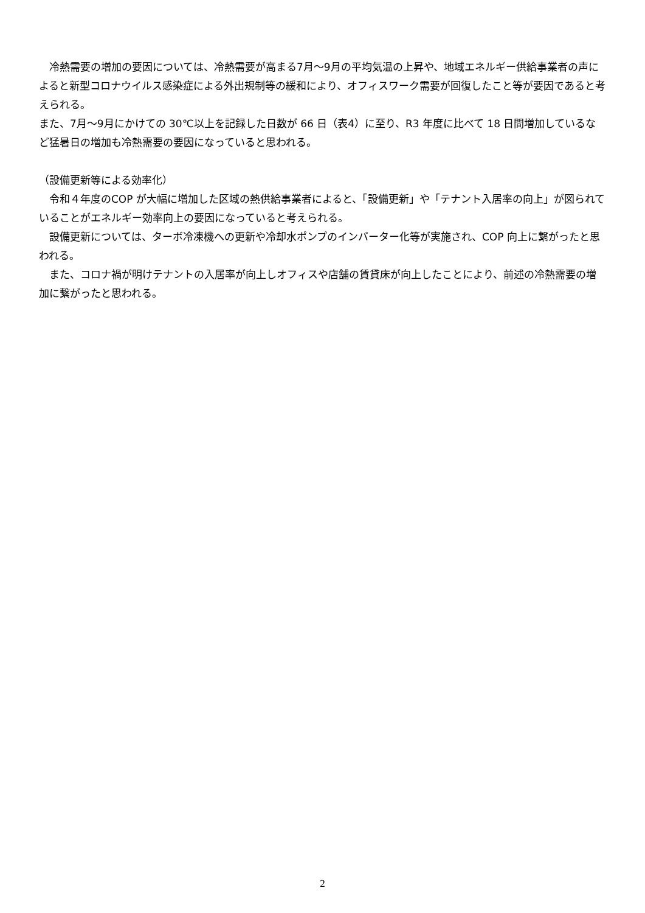冷熱需要の増加の要因については、冷熱需要が高まる7月～9月の平均気温の上昇や、地域エネルギー供給事業者の声によると新型コロナウイルス感染症による外出規制等の緩和により、オフィスワーク需要が回復したこと等が要因であると考えられる。
また、7月～9月にかけての 30℃以上を記録した日数が 66 日（表4）に至り、R3 年度に比べて 18 日間増加しているなど猛暑日の増加も冷熱需要の要因になっていると思われる。
（設備更新等による効率化）
　令和４年度のCOP が大幅に増加した区域の熱供給事業者によると、「設備更新」や「テナント入居率の向上」が図られていることがエネルギー効率向上の要因になっていると考えられる。
　設備更新については、ターボ冷凍機への更新や冷却水ポンプのインバーター化等が実施され、COP 向上に繋がったと思われる。
　また、コロナ禍が明けテナントの入居率が向上しオフィスや店舗の賃貸床が向上したことにより、前述の冷熱需要の増加に繋がったと思われる。
2